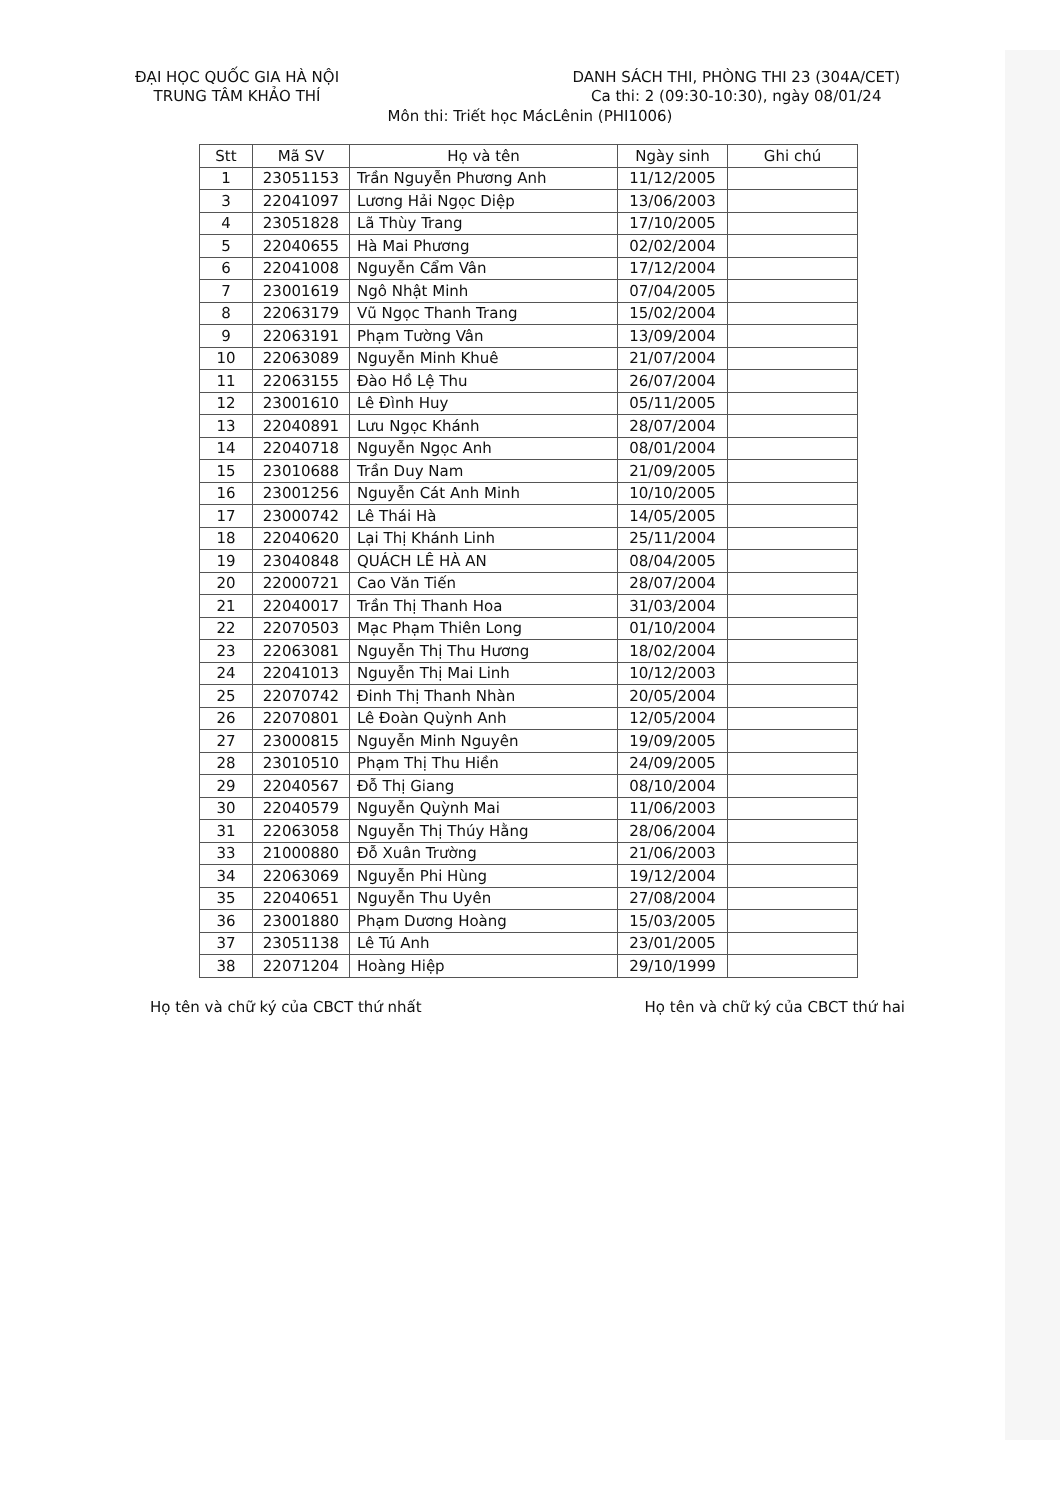ĐẠI HỌC QUỐC GIA HÀ NỘI
TRUNG TÂM KHẢO THÍ
DANH SÁCH THI, PHÒNG THI 23 (304A/CET)
Ca thi: 2 (09:30-10:30), ngày 08/01/24
Môn thi: Triết học MácLênin (PHI1006)
| Stt | Mã SV | Họ và tên | Ngày sinh | Ghi chú |
| --- | --- | --- | --- | --- |
| 1 | 23051153 | Trần Nguyễn Phương Anh | 11/12/2005 | |
| 3 | 22041097 | Lương Hải Ngọc Diệp | 13/06/2003 | |
| 4 | 23051828 | Lã Thùy Trang | 17/10/2005 | |
| 5 | 22040655 | Hà Mai Phương | 02/02/2004 | |
| 6 | 22041008 | Nguyễn Cẩm Vân | 17/12/2004 | |
| 7 | 23001619 | Ngô Nhật Minh | 07/04/2005 | |
| 8 | 22063179 | Vũ Ngọc Thanh Trang | 15/02/2004 | |
| 9 | 22063191 | Phạm Tường Vân | 13/09/2004 | |
| 10 | 22063089 | Nguyễn Minh Khuê | 21/07/2004 | |
| 11 | 22063155 | Đào Hồ Lệ Thu | 26/07/2004 | |
| 12 | 23001610 | Lê Đình Huy | 05/11/2005 | |
| 13 | 22040891 | Lưu Ngọc Khánh | 28/07/2004 | |
| 14 | 22040718 | Nguyễn Ngọc Anh | 08/01/2004 | |
| 15 | 23010688 | Trần Duy Nam | 21/09/2005 | |
| 16 | 23001256 | Nguyễn Cát Anh Minh | 10/10/2005 | |
| 17 | 23000742 | Lê Thái Hà | 14/05/2005 | |
| 18 | 22040620 | Lại Thị Khánh Linh | 25/11/2004 | |
| 19 | 23040848 | QUÁCH LÊ HÀ AN | 08/04/2005 | |
| 20 | 22000721 | Cao Văn Tiến | 28/07/2004 | |
| 21 | 22040017 | Trần Thị Thanh Hoa | 31/03/2004 | |
| 22 | 22070503 | Mạc Phạm Thiên Long | 01/10/2004 | |
| 23 | 22063081 | Nguyễn Thị Thu Hương | 18/02/2004 | |
| 24 | 22041013 | Nguyễn Thị Mai Linh | 10/12/2003 | |
| 25 | 22070742 | Đinh Thị Thanh Nhàn | 20/05/2004 | |
| 26 | 22070801 | Lê Đoàn Quỳnh Anh | 12/05/2004 | |
| 27 | 23000815 | Nguyễn Minh Nguyên | 19/09/2005 | |
| 28 | 23010510 | Phạm Thị Thu Hiền | 24/09/2005 | |
| 29 | 22040567 | Đỗ Thị Giang | 08/10/2004 | |
| 30 | 22040579 | Nguyễn Quỳnh Mai | 11/06/2003 | |
| 31 | 22063058 | Nguyễn Thị Thúy Hằng | 28/06/2004 | |
| 33 | 21000880 | Đỗ Xuân Trường | 21/06/2003 | |
| 34 | 22063069 | Nguyễn Phi Hùng | 19/12/2004 | |
| 35 | 22040651 | Nguyễn Thu Uyên | 27/08/2004 | |
| 36 | 23001880 | Phạm Dương Hoàng | 15/03/2005 | |
| 37 | 23051138 | Lê Tú Anh | 23/01/2005 | |
| 38 | 22071204 | Hoàng Hiệp | 29/10/1999 | |
Họ tên và chữ ký của CBCT thứ nhất
Họ tên và chữ ký của CBCT thứ hai